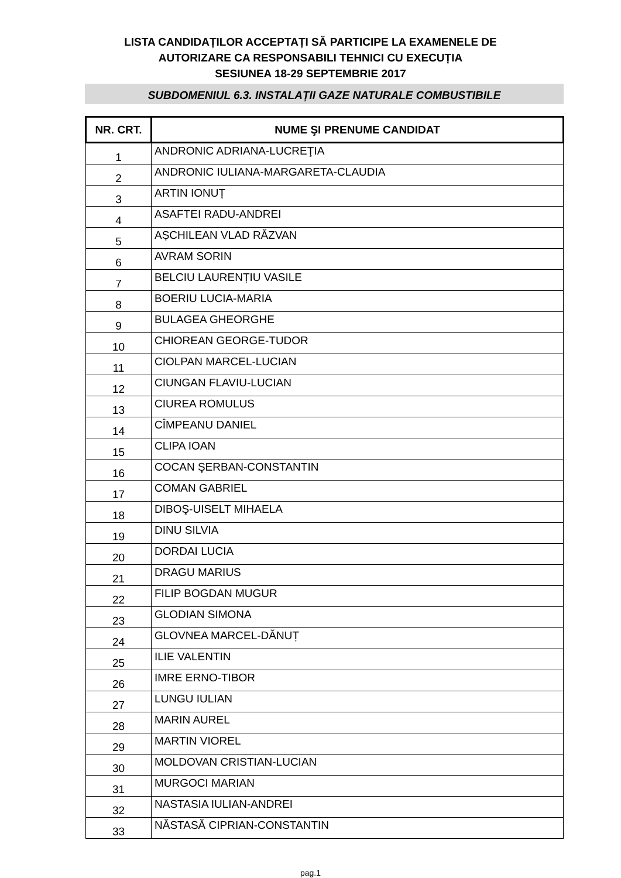LISTA CANDIDAȚILOR ACCEPTAȚI SĂ PARTICIPE LA EXAMENELE DE
AUTORIZARE CA RESPONSABILI TEHNICI CU EXECUȚIA
SESIUNEA 18-29 SEPTEMBRIE 2017
SUBDOMENIUL 6.3. INSTALAȚII GAZE NATURALE COMBUSTIBILE
| NR. CRT. | NUME ŞI PRENUME CANDIDAT |
| --- | --- |
| 1 | ANDRONIC ADRIANA-LUCREŢIA |
| 2 | ANDRONIC IULIANA-MARGARETA-CLAUDIA |
| 3 | ARTIN IONUȚ |
| 4 | ASAFTEI RADU-ANDREI |
| 5 | AȘCHILEAN VLAD RĂZVAN |
| 6 | AVRAM SORIN |
| 7 | BELCIU LAURENȚIU VASILE |
| 8 | BOERIU LUCIA-MARIA |
| 9 | BULAGEA GHEORGHE |
| 10 | CHIOREAN GEORGE-TUDOR |
| 11 | CIOLPAN MARCEL-LUCIAN |
| 12 | CIUNGAN FLAVIU-LUCIAN |
| 13 | CIUREA ROMULUS |
| 14 | CÎMPEANU DANIEL |
| 15 | CLIPA IOAN |
| 16 | COCAN ŞERBAN-CONSTANTIN |
| 17 | COMAN GABRIEL |
| 18 | DIBOŞ-UISELT MIHAELA |
| 19 | DINU SILVIA |
| 20 | DORDAI LUCIA |
| 21 | DRAGU MARIUS |
| 22 | FILIP BOGDAN MUGUR |
| 23 | GLODIAN SIMONA |
| 24 | GLOVNEA MARCEL-DĂNUȚ |
| 25 | ILIE VALENTIN |
| 26 | IMRE ERNO-TIBOR |
| 27 | LUNGU IULIAN |
| 28 | MARIN AUREL |
| 29 | MARTIN VIOREL |
| 30 | MOLDOVAN CRISTIAN-LUCIAN |
| 31 | MURGOCI MARIAN |
| 32 | NASTASIA IULIAN-ANDREI |
| 33 | NĂSTASĂ CIPRIAN-CONSTANTIN |
pag.1